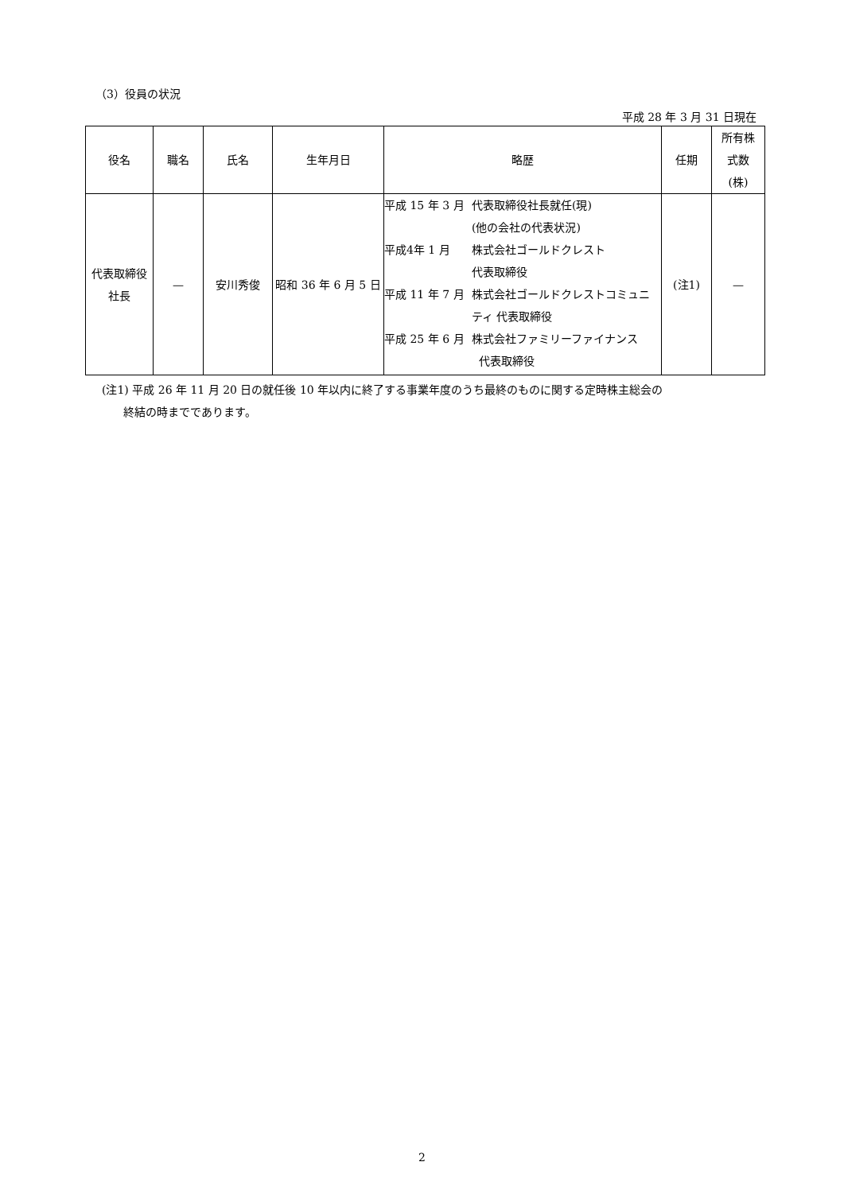（3）役員の状況
平成 28 年 3 月 31 日現在
| 役名 | 職名 | 氏名 | 生年月日 | 略歴 | | 任期 | 所有株 式数 (株) |
| --- | --- | --- | --- | --- | --- | --- | --- |
| 代表取締役 社長 | — | 安川秀俊 | 昭和 36 年 6 月 5 日 | 平成 15 年 3 月 平成4年 1 月 平成 11 年 7 月 平成 25 年 6 月 | 代表取締役社長就任(現) (他の会社の代表状況) 株式会社ゴールドクレスト 代表取締役 株式会社ゴールドクレストコミュニ ティ 代表取締役 株式会社ファミリーファイナンス 代表取締役 | (注1) | — |
(注1) 平成 26 年 11 月 20 日の就任後 10 年以内に終了する事業年度のうち最終のものに関する定時株主総会の
終結の時までであります。
2